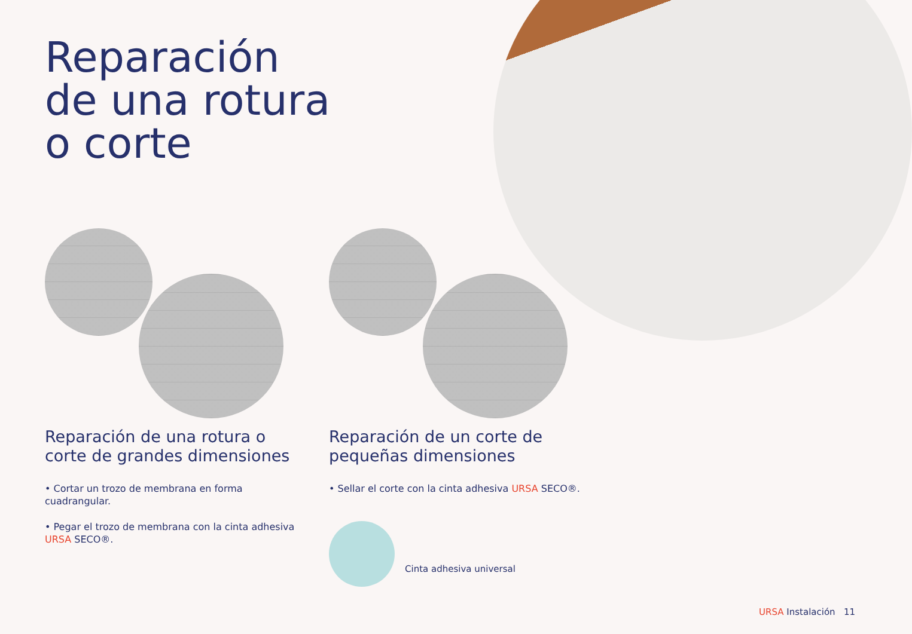Reparación
de una rotura
o corte
Reparación de una rotura o corte de grandes dimensiones
• Cortar un trozo de membrana en forma cuadrangular.
• Pegar el trozo de membrana con la cinta adhesiva URSA SECO®.
Reparación de un corte de pequeñas dimensiones
• Sellar el corte con la cinta adhesiva URSA SECO®.
Cinta adhesiva universal
URSA Instalación 11